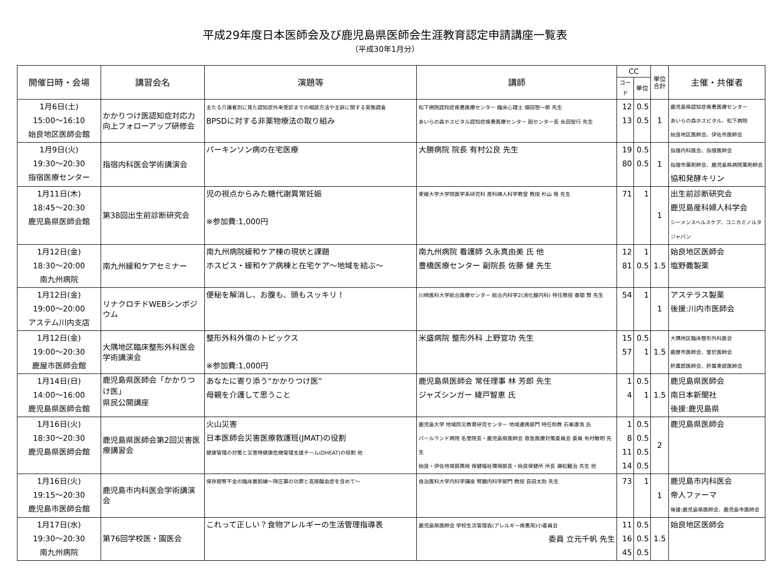平成29年度日本医師会及び鹿児島県医師会生涯教育認定申請講座一覧表
（平成30年1月分）
| 開催日時・会場 | 講習会名 | 演題等 | 講師 | CC | | 単位 合計 | 主催・共催者 |
| --- | --- | --- | --- | --- | --- | --- | --- |
| | | | | コード | 単位 | | |
| 1月6日(土) 15:00～16:10 始良地区医師会館 | かかりつけ医認知症対応力向上フォローアップ研修会 | 主たる介護者別に見た認知症外来受診までの相談方法や主訴に関する実態調査 BPSDに対する非薬物療法の取り組み | 松下病院認知症疾患医療センター 臨床心理士 畑田惣一郎 先生 あいらの森ホスピタル認知症疾患医療センター 副センター長 永田智行 先生 | 12 13 | 0.5 0.5 | 1 | 鹿児島県認知症疾患医療センター あいらの森ホスピタル、松下病院 始良地区医師会、伊佐市医師会 |
| 1月9日(火) 19:30～20:30 指宿医療センター | 指宿内科医会学術講演会 | パーキンソン病の在宅医療 | 大勝病院 院長 有村公良 先生 | 19 80 | 0.5 0.5 | 1 | 指宿内科医会、指宿医師会 指宿市薬剤師会、鹿児島県病院薬剤師会 協和発酵キリン |
| 1月11日(木) 18:45～20:30 鹿児島県医師会館 | 第38回出生前診断研究会 | 児の視点からみた糖代謝異常妊娠 ※参加費:1,000円 | 愛媛大学大学院医学系研究科 産科婦人科学教室 教授 杉山 隆 先生 | 71 | 1 | 1 | 出生前診断研究会 鹿児島産科婦人科学会 シーメンスヘルスケア、コニカミノルタジャパン |
| 1月12日(金) 18:30～20:00 南九州病院 | 南九州緩和ケアセミナー | 南九州病院緩和ケア棟の現状と課題 ホスピス・緩和ケア病棟と在宅ケア～地域を結ぶ～ | 南九州病院 看護師 久永真由美 氏 他 豊橋医療センター 副院長 佐藤 健 先生 | 12 81 | 1 0.5 | 1.5 | 始良地区医師会 塩野義製薬 |
| 1月12日(金) 19:00～20:00 アステム川内支店 | リナクロチドWEBシンポジウム | 便秘を解消し、お腹も、頭もスッキリ！ | 川崎医科大学総合医療センター 総合内科学2(消化器内科) 特任教授 春間 賢 先生 | 54 | 1 | 1 | アステラス製薬 後援:川内市医師会 |
| 1月12日(金) 19:00～20:30 鹿屋市医師会館 | 大隅地区臨床整形外科医会学術講演会 | 整形外科外傷のトピックス ※参加費:1,000円 | 米盛病院 整形外科 上野宜功 先生 | 15 57 | 0.5 1 | 1.5 | 大隅地区臨床整形外科医会 鹿屋市医師会、曽於医師会 肝属郡医師会、肝属東部医師会 |
| 1月14日(日) 14:00～16:00 鹿児島県医師会館 | 鹿児島県医師会「かかりつけ医」 県民公開講座 | あなたに寄り添う“かかりつけ医” 母親を介護して思うこと | 鹿児島県医師会 常任理事 林 芳郎 先生 ジャズシンガー 綾戸智恵 氏 | 1 4 | 0.5 1 | 1.5 | 鹿児島県医師会 南日本新聞社 後援:鹿児島県 |
| 1月16日(火) 18:30～20:30 鹿児島県医師会館 | 鹿児島県医師会第2回災害医療講習会 | 火山災害 日本医師会災害医療救護班(JMAT)の役割 健康管理の対策と災害時健康危機管理支援チーム(DHEAT)の役割 他 | 鹿児島大学 地域防災教育研究センター 地域連携部門 特任助教 石峯康浩 氏 パールランド病院 名誉院長・鹿児島県医師会 救急医療対策委員会 委員 有村敏明 先生 始良・伊佐地域振興局 保健福祉環境部長・始良保健所 所長 揚松龍治 先生 他 | 1 8 11 14 | 0.5 0.5 0.5 0.5 | 2 | 鹿児島県医師会 |
| 1月16日(火) 19:15～20:30 鹿児島市医師会館 | 鹿児島市内科医会学術講演会 | 保存期腎不全の臨床最前線～降圧薬の功罪と高尿酸血症を含めて～ | 自治医科大学内科学講座 腎臓内科学部門 教授 長田太助 先生 | 73 | 1 | 1 | 鹿児島市内科医会 帝人ファーマ 後援:鹿児島県医師会、鹿児島市医師会 |
| 1月17日(水) 19:30～20:30 南九州病院 | 第76回学校医・園医会 | これって正しい？食物アレルギーの生活管理指導表 | 鹿児島県医師会 学校生活管理表(アレルギー疾患用)小委員会 委員 立元千帆 先生 | 11 16 45 | 0.5 0.5 0.5 | 1.5 | 始良地区医師会 |